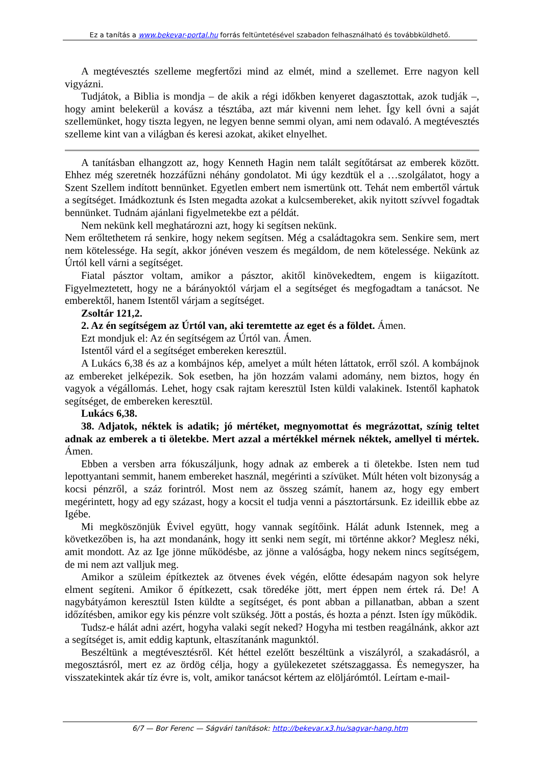Ez a tanítás a www.bekevar-portal.hu forrás feltüntetésével szabadon felhasználható és továbbküldhető.
A megtévesztés szelleme megfertőzi mind az elmét, mind a szellemet. Erre nagyon kell vigyázni.
Tudjátok, a Biblia is mondja – de akik a régi időkben kenyeret dagasztottak, azok tudják –, hogy amint belekerül a kovász a tésztába, azt már kivenni nem lehet. Így kell óvni a saját szellemünket, hogy tiszta legyen, ne legyen benne semmi olyan, ami nem odavaló. A megtévesztés szelleme kint van a világban és keresi azokat, akiket elnyelhet.
A tanításban elhangzott az, hogy Kenneth Hagin nem talált segítőtársat az emberek között. Ehhez még szeretnék hozzáfűzni néhány gondolatot. Mi úgy kezdtük el a …szolgálatot, hogy a Szent Szellem indított bennünket. Egyetlen embert nem ismertünk ott. Tehát nem embertől vártuk a segítséget. Imádkoztunk és Isten megadta azokat a kulcsembereket, akik nyitott szívvel fogadtak bennünket. Tudnám ajánlani figyelmetekbe ezt a példát.
Nem nekünk kell meghatározni azt, hogy ki segítsen nekünk.
Nem erőltethetem rá senkire, hogy nekem segítsen. Még a családtagokra sem. Senkire sem, mert nem kötelessége. Ha segít, akkor jónéven veszem és megáldom, de nem kötelessége. Nekünk az Úrtól kell várni a segítséget.
Fiatal pásztor voltam, amikor a pásztor, akitől kinövekedtem, engem is kiigazított. Figyelmeztetett, hogy ne a bárányoktól várjam el a segítséget és megfogadtam a tanácsot. Ne emberektől, hanem Istentől várjam a segítséget.
Zsoltár 121,2.
2. Az én segítségem az Úrtól van, aki teremtette az eget és a földet. Ámen.
Ezt mondjuk el: Az én segítségem az Úrtól van. Ámen.
Istentől várd el a segítséget embereken keresztül.
A Lukács 6,38 és az a kombájnos kép, amelyet a múlt héten láttatok, erről szól. A kombájnok az embereket jelképezik. Sok esetben, ha jön hozzám valami adomány, nem biztos, hogy én vagyok a végállomás. Lehet, hogy csak rajtam keresztül Isten küldi valakinek. Istentől kaphatok segítséget, de embereken keresztül.
Lukács 6,38.
38. Adjatok, néktek is adatik; jó mértéket, megnyomottat és megrázottat, színig teltet adnak az emberek a ti öletekbe. Mert azzal a mértékkel mérnek néktek, amellyel ti mértek. Ámen.
Ebben a versben arra fókuszáljunk, hogy adnak az emberek a ti öletekbe. Isten nem tud lepottyantani semmit, hanem embereket használ, megérinti a szívüket. Múlt héten volt bizonyság a kocsi pénzről, a száz forintról. Most nem az összeg számít, hanem az, hogy egy embert megérintett, hogy ad egy százast, hogy a kocsit el tudja venni a pásztortársunk. Ez ideillik ebbe az Igébe.
Mi megköszönjük Évivel együtt, hogy vannak segítőink. Hálát adunk Istennek, meg a következőben is, ha azt mondanánk, hogy itt senki nem segít, mi történne akkor? Meglesz néki, amit mondott. Az az Ige jönne működésbe, az jönne a valóságba, hogy nekem nincs segítségem, de mi nem azt valljuk meg.
Amikor a szüleim építkeztek az ötvenes évek végén, előtte édesapám nagyon sok helyre elment segíteni. Amikor ő építkezett, csak töredéke jött, mert éppen nem értek rá. De! A nagybátyámon keresztül Isten küldte a segítséget, és pont abban a pillanatban, abban a szent időzítésben, amikor egy kis pénzre volt szükség. Jött a postás, és hozta a pénzt. Isten így működik.
Tudsz-e hálát adni azért, hogyha valaki segít neked? Hogyha mi testben reagálnánk, akkor azt a segítséget is, amit eddig kaptunk, eltaszítanánk magunktól.
Beszéltünk a megtévesztésről. Két héttel ezelőtt beszéltünk a viszályról, a szakadásról, a megosztásról, mert ez az ördög célja, hogy a gyülekezetet szétszaggassa. És nemegyszer, ha visszatekintek akár tíz évre is, volt, amikor tanácsot kértem az elöljárómtól. Leírtam e-mail-
6/7 — Bor Ferenc — Ságvári tanítások: http://bekevar.x3.hu/sagvar-hang.htm